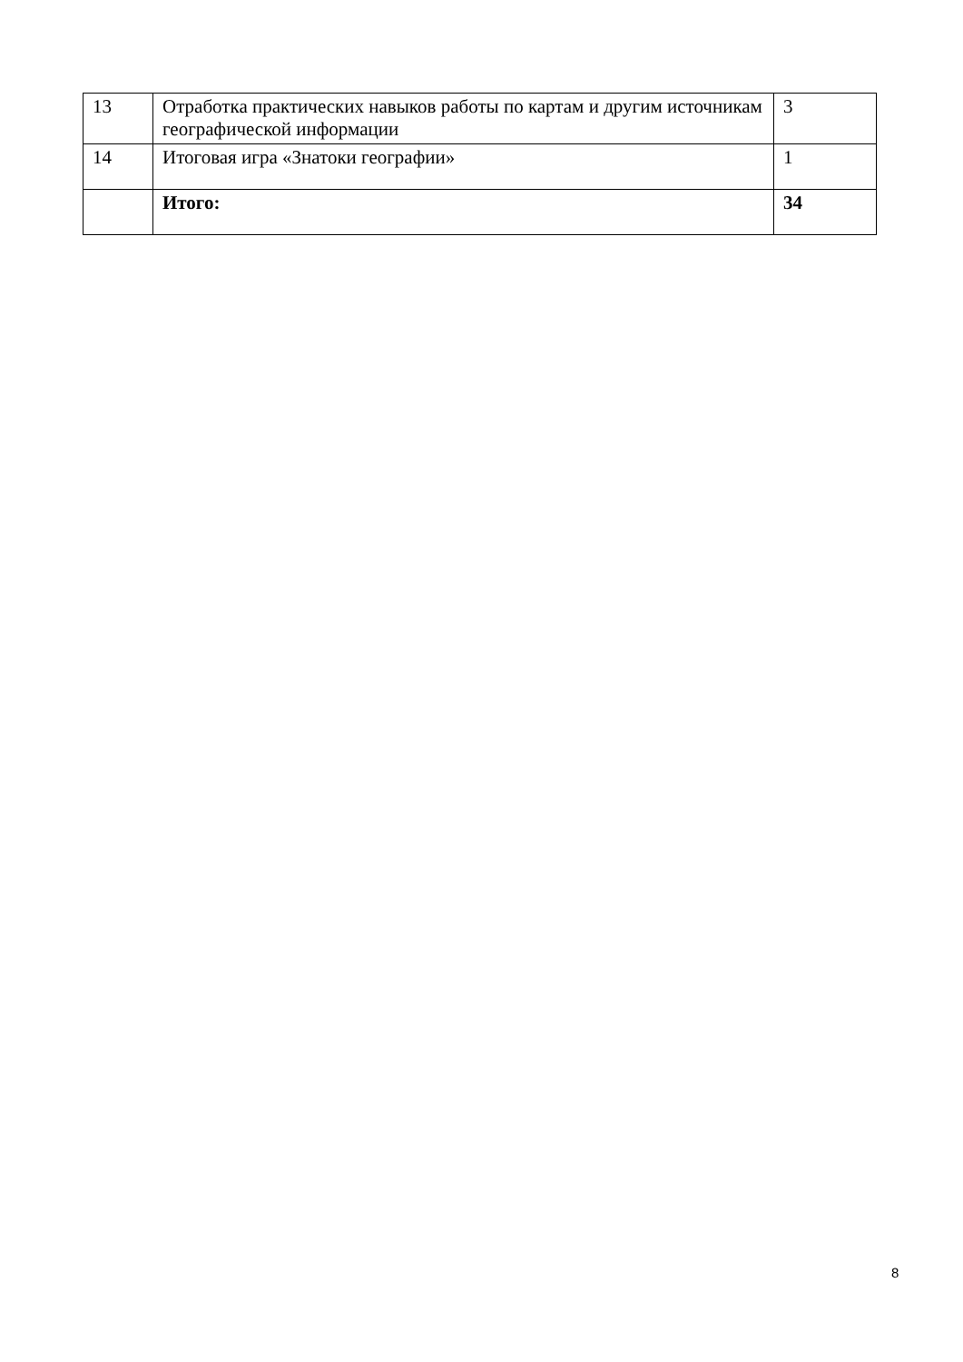| 13 | Отработка практических навыков работы по картам и другим источникам географической информации | 3 |
| 14 | Итоговая игра «Знатоки географии» | 1 |
| | Итого: | 34 |
8